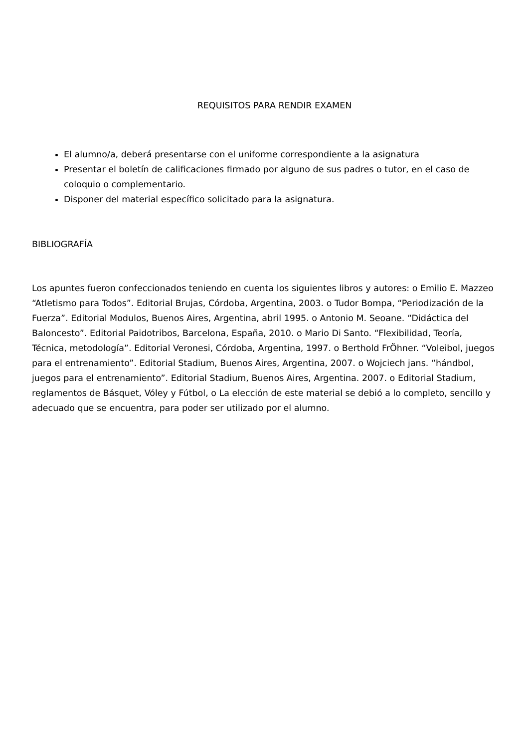REQUISITOS PARA RENDIR EXAMEN
El alumno/a, deberá presentarse con el uniforme correspondiente a la asignatura
Presentar el boletín de calificaciones firmado por alguno de sus padres o tutor, en el caso de coloquio o complementario.
Disponer del material específico solicitado para la asignatura.
BIBLIOGRAFÍA
Los apuntes fueron confeccionados teniendo en cuenta los siguientes libros y autores: o Emilio E. Mazzeo “Atletismo para Todos”. Editorial Brujas, Córdoba, Argentina, 2003. o Tudor Bompa, “Periodización de la Fuerza”. Editorial Modulos, Buenos Aires, Argentina, abril 1995. o Antonio M. Seoane. “Didáctica del Baloncesto”. Editorial Paidotribos, Barcelona, España, 2010. o Mario Di Santo. “Flexibilidad, Teoría, Técnica, metodología”. Editorial Veronesi, Córdoba, Argentina, 1997. o Berthold FrÖhner. “Voleibol, juegos para el entrenamiento”. Editorial Stadium, Buenos Aires, Argentina, 2007. o Wojciech jans. “hándbol, juegos para el entrenamiento”. Editorial Stadium, Buenos Aires, Argentina. 2007. o Editorial Stadium, reglamentos de Básquet, Vóley y Fútbol, o La elección de este material se debió a lo completo, sencillo y adecuado que se encuentra, para poder ser utilizado por el alumno.